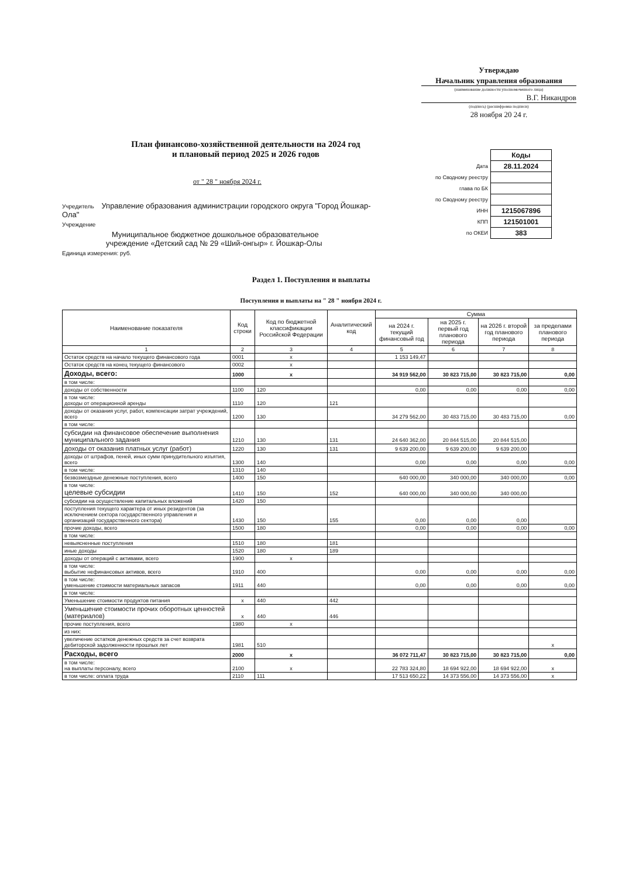Утверждаю
Начальник управления образования
(наименование должности уполномоченного лица)
В.Г. Никандров
(подпись) (расшифровка подписи)
28 ноября 20 24 г.
План финансово-хозяйственной деятельности на 2024 год
и плановый период 2025 и 2026 годов
от " 28 " ноября 2024 г.
| | Коды |
| Дата | 28.11.2024 |
| по Сводному реестру | |
| глава по БК | |
| по Сводному реестру | |
| ИНН | 1215067896 |
| КПП | 121501001 |
| по ОКЕИ | 383 |
Учредитель Управление образования администрации городского округа "Город Йошкар-Ола"
Учреждение
Муниципальное бюджетное дошкольное образовательное
учреждение «Детский сад № 29 «Ший-онгыр» г. Йошкар-Олы
Единица измерения: руб.
Раздел 1. Поступления и выплаты
Поступления и выплаты на " 28 " ноября 2024 г.
| Наименование показателя | Код строки | Код по бюджетной классификации Российской Федерации | Аналитический код | Сумма | | | |
| --- | --- | --- | --- | --- | --- | --- | --- |
| | | | | на 2024 г. текущий финансовый год | на 2025 г. первый год планового периода | на 2026 г. второй год планового периода | за пределами планового периода |
| 1 | 2 | 3 | 4 | 5 | 6 | 7 | 8 |
| Остаток средств на начало текущего финансового года | 0001 | x | | 1 153 149,47 | | | |
| Остаток средств на конец текущего финансового | 0002 | x | | | | | |
| Доходы, всего: | 1000 | x | | 34 919 562,00 | 30 823 715,00 | 30 823 715,00 | 0,00 |
| в том числе: | | | | | | | |
| доходы от собственности | 1100 | 120 | | 0,00 | 0,00 | 0,00 | 0,00 |
| в том числе: доходы от операционной аренды | 1110 | 120 | 121 | | | | |
| доходы от оказания услуг, работ, компенсации затрат учреждений, всего | 1200 | 130 | | 34 279 562,00 | 30 483 715,00 | 30 483 715,00 | 0,00 |
| в том числе: | | | | | | | |
| субсидии на финансовое обеспечение выполнения муниципального задания | 1210 | 130 | 131 | 24 640 362,00 | 20 844 515,00 | 20 844 515,00 | |
| доходы от оказания платных услуг (работ) | 1220 | 130 | 131 | 9 639 200,00 | 9 639 200,00 | 9 639 200,00 | |
| доходы от штрафов, пеней, иных сумм принудительного изъятия, всего | 1300 | 140 | | 0,00 | 0,00 | 0,00 | 0,00 |
| в том числе: | 1310 | 140 | | | | | |
| безвозмездные денежные поступления, всего | 1400 | 150 | | 640 000,00 | 340 000,00 | 340 000,00 | 0,00 |
| в том числе: целевые субсидии | 1410 | 150 | 152 | 640 000,00 | 340 000,00 | 340 000,00 | |
| субсидии на осуществление капитальных вложений | 1420 | 150 | | | | | |
| поступления текущего характера от иных резидентов (за исключением сектора государственного управления и организаций государственного сектора) | 1430 | 150 | 155 | 0,00 | 0,00 | 0,00 | |
| прочие доходы, всего | 1500 | 180 | | 0,00 | 0,00 | 0,00 | 0,00 |
| в том числе: | | | | | | | |
| невыясненные поступления | 1510 | 180 | 181 | | | | |
| иные доходы | 1520 | 180 | 189 | | | | |
| доходы от операций с активами, всего | 1900 | x | | | | | |
| в том числе: выбытие нефинансовых активов, всего | 1910 | 400 | | 0,00 | 0,00 | 0,00 | 0,00 |
| в том числе: уменьшение стоимости материальных запасов | 1911 | 440 | | 0,00 | 0,00 | 0,00 | 0,00 |
| в том числе: | | | | | | | |
| Уменьшение стоимости продуктов питания | x | 440 | 442 | | | | |
| Уменьшение стоимости прочих оборотных ценностей (материалов) | x | 440 | 446 | | | | |
| прочие поступления, всего | 1980 | x | | | | | |
| из них: | | | | | | | |
| увеличение остатков денежных средств за счет возврата дебиторской задолженности прошлых лет | 1981 | 510 | | | | | x |
| Расходы, всего | 2000 | x | | 36 072 711,47 | 30 823 715,00 | 30 823 715,00 | 0,00 |
| в том числе: на выплаты персоналу, всего | 2100 | x | | 22 783 324,80 | 18 694 922,00 | 18 694 922,00 | x |
| в том числе: оплата труда | 2110 | 111 | | 17 513 650,22 | 14 373 556,00 | 14 373 556,00 | x |